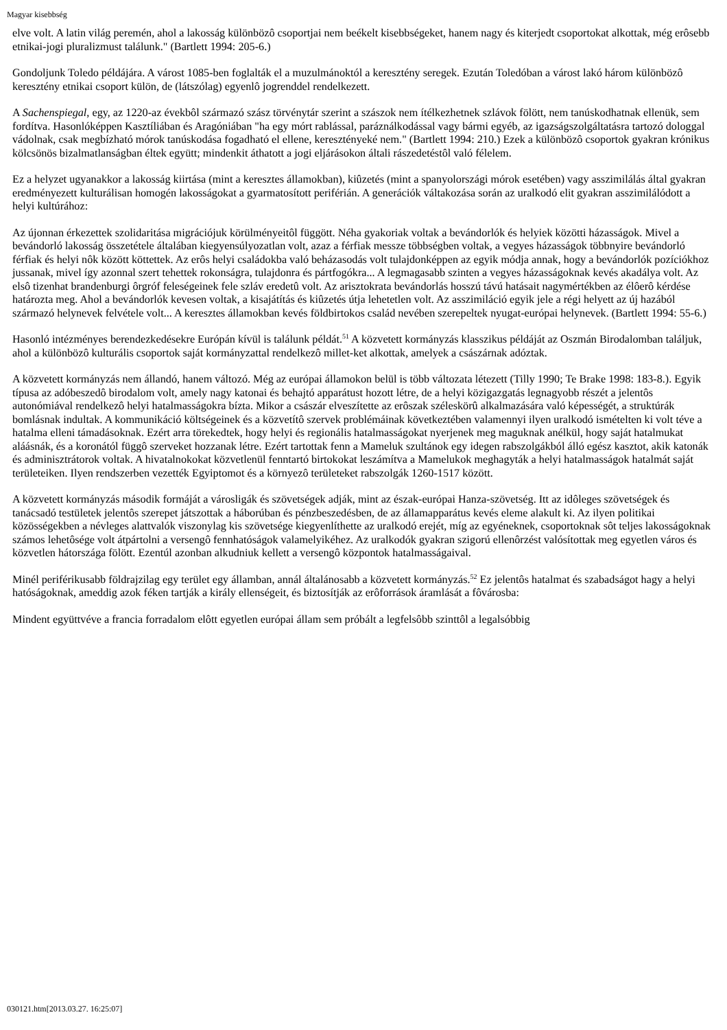Magyar kisebbség
elve volt. A latin világ peremén, ahol a lakosság különbözô csoportjai nem beékelt kisebbségeket, hanem nagy és kiterjedt csoportokat alkottak, még erôsebb etnikai-jogi pluralizmust találunk." (Bartlett 1994: 205-6.)
Gondoljunk Toledo példájára. A várost 1085-ben foglalták el a muzulmánoktól a keresztény seregek. Ezután Toledóban a várost lakó három különbözô keresztény etnikai csoport külön, de (látszólag) egyenlô jogrenddel rendelkezett.
A Sachenspiegal, egy, az 1220-az évekbôl származó szász törvénytár szerint a szászok nem ítélkezhetnek szlávok fölött, nem tanúskodhatnak ellenük, sem fordítva. Hasonlóképpen Kasztíliában és Aragóniában "ha egy mórt rablással, paráználkodással vagy bármi egyéb, az igazságszolgáltatásra tartozó dologgal vádolnak, csak megbízható mórok tanúskodása fogadható el ellene, keresztényeké nem." (Bartlett 1994: 210.) Ezek a különbözô csoportok gyakran krónikus kölcsönös bizalmatlanságban éltek együtt; mindenkit áthatott a jogi eljárásokon általi rászedetéstôl való félelem.
Ez a helyzet ugyanakkor a lakosság kiirtása (mint a keresztes államokban), kiûzetés (mint a spanyolországi mórok esetében) vagy asszimilálás által gyakran eredményezett kulturálisan homogén lakosságokat a gyarmatosított periférián. A generációk váltakozása során az uralkodó elit gyakran asszimilálódott a helyi kultúrához:
Az újonnan érkezettek szolidaritása migrációjuk körülményeitôl függött. Néha gyakoriak voltak a bevándorlók és helyiek közötti házasságok. Mivel a bevándorló lakosság összetétele általában kiegyensúlyozatlan volt, azaz a férfiak messze többségben voltak, a vegyes házasságok többnyire bevándorló férfiak és helyi nôk között köttettek. Az erôs helyi családokba való beházasodás volt tulajdonképpen az egyik módja annak, hogy a bevándorlók pozíciókhoz jussanak, mivel így azonnal szert tehettek rokonságra, tulajdonra és pártfogókra... A legmagasabb szinten a vegyes házasságoknak kevés akadálya volt. Az elsô tizenhat brandenburgi ôrgróf feleségeinek fele szláv eredetû volt. Az arisztokrata bevándorlás hosszú távú hatásait nagymértékben az élôerô kérdése határozta meg. Ahol a bevándorlók kevesen voltak, a kisajátítás és kiûzetés útja lehetetlen volt. Az asszimiláció egyik jele a régi helyett az új hazából származó helynevek felvétele volt... A keresztes államokban kevés földbirtokos család nevében szerepeltek nyugat-európai helynevek. (Bartlett 1994: 55-6.)
Hasonló intézményes berendezkedésekre Európán kívül is találunk példát.<sup>51</sup> A közvetett kormányzás klasszikus példáját az Oszmán Birodalomban találjuk, ahol a különbözô kulturális csoportok saját kormányzattal rendelkezô millet-ket alkottak, amelyek a császárnak adóztak.
A közvetett kormányzás nem állandó, hanem változó. Még az európai államokon belül is több változata létezett (Tilly 1990; Te Brake 1998: 183-8.). Egyik típusa az adóbeszedô birodalom volt, amely nagy katonai és behajtó apparátust hozott létre, de a helyi közigazgatás legnagyobb részét a jelentôs autonómiával rendelkezô helyi hatalmasságokra bízta. Mikor a császár elveszítette az erôszak széleskörû alkalmazására való képességét, a struktúrák bomlásnak indultak. A kommunikáció költségeinek és a közvetítô szervek problémáinak következtében valamennyi ilyen uralkodó ismételten ki volt téve a hatalma elleni támadásoknak. Ezért arra törekedtek, hogy helyi és regionális hatalmasságokat nyerjenek meg maguknak anélkül, hogy saját hatalmukat aláásnák, és a koronától függô szerveket hozzanak létre. Ezért tartottak fenn a Mameluk szultánok egy idegen rabszolgákból álló egész kasztot, akik katonák és adminisztrátorok voltak. A hivatalnokokat közvetlenül fenntartó birtokokat leszámítva a Mamelukok meghagyták a helyi hatalmasságok hatalmát saját területeiken. Ilyen rendszerben vezették Egyiptomot és a környezô területeket rabszolgák 1260-1517 között.
A közvetett kormányzás második formáját a városligák és szövetségek adják, mint az észak-európai Hanza-szövetség. Itt az idôleges szövetségek és tanácsadó testületek jelentôs szerepet játszottak a háborúban és pénzbeszedésben, de az államapparátus kevés eleme alakult ki. Az ilyen politikai közösségekben a névleges alattvalók viszonylag kis szövetsége kiegyenlíthette az uralkodó erejét, míg az egyéneknek, csoportoknak sôt teljes lakosságoknak számos lehetôsége volt átpártolni a versengô fennhatóságok valamelyikéhez. Az uralkodók gyakran szigorú ellenôrzést valósítottak meg egyetlen város és közvetlen hátországa fölött. Ezentúl azonban alkudniuk kellett a versengô központok hatalmasságaival.
Minél periférikusabb földrajzilag egy terület egy államban, annál általánosabb a közvetett kormányzás.<sup>52</sup> Ez jelentôs hatalmat és szabadságot hagy a helyi hatóságoknak, ameddig azok féken tartják a király ellenségeit, és biztosítják az erôforrások áramlását a fôvárosba:
Mindent együttvéve a francia forradalom elôtt egyetlen európai állam sem próbált a legfelsôbb szinttôl a legalsóbbig
030121.htm[2013.03.27. 16:25:07]